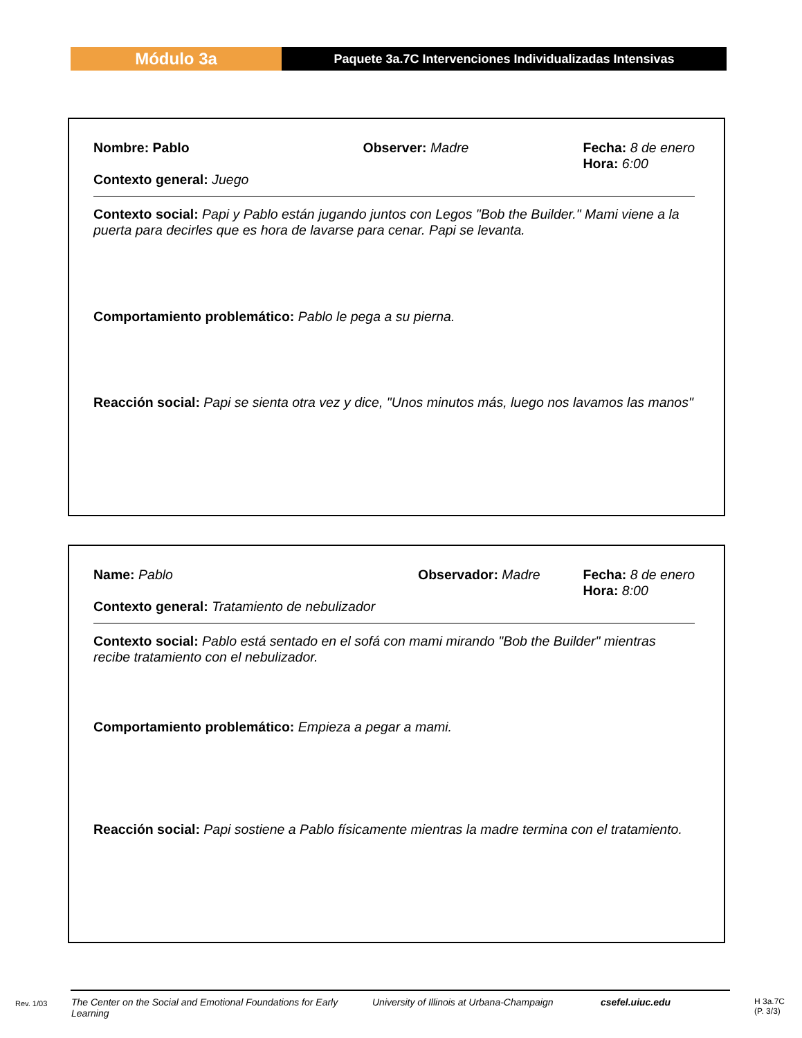Módulo 3a
Paquete 3a.7C Intervenciones Individualizadas Intensivas
Nombre: Pablo
Contexto general: Juego
Observer: Madre Fecha: 8 de enero
Hora: 6:00
Contexto social: Papi y Pablo están jugando juntos con Legos "Bob the Builder." Mami viene a la puerta para decirles que es hora de lavarse para cenar. Papi se levanta.
Comportamiento problemático: Pablo le pega a su pierna.
Reacción social: Papi se sienta otra vez y dice, "Unos minutos más, luego nos lavamos las manos"
Name: Pablo
Contexto general: Tratamiento de nebulizador
Observador: Madre Fecha: 8 de enero
Hora: 8:00
Contexto social: Pablo está sentado en el sofá con mami mirando "Bob the Builder" mientras recibe tratamiento con el nebulizador.
Comportamiento problemático: Empieza a pegar a mami.
Reacción social: Papi sostiene a Pablo físicamente mientras la madre termina con el tratamiento.
Rev. 1/03 The Center on the Social and Emotional Foundations for Early Learning University of Illinois at Urbana-Champaign csefel.uiuc.edu H 3a.7C
(P. 3/3)